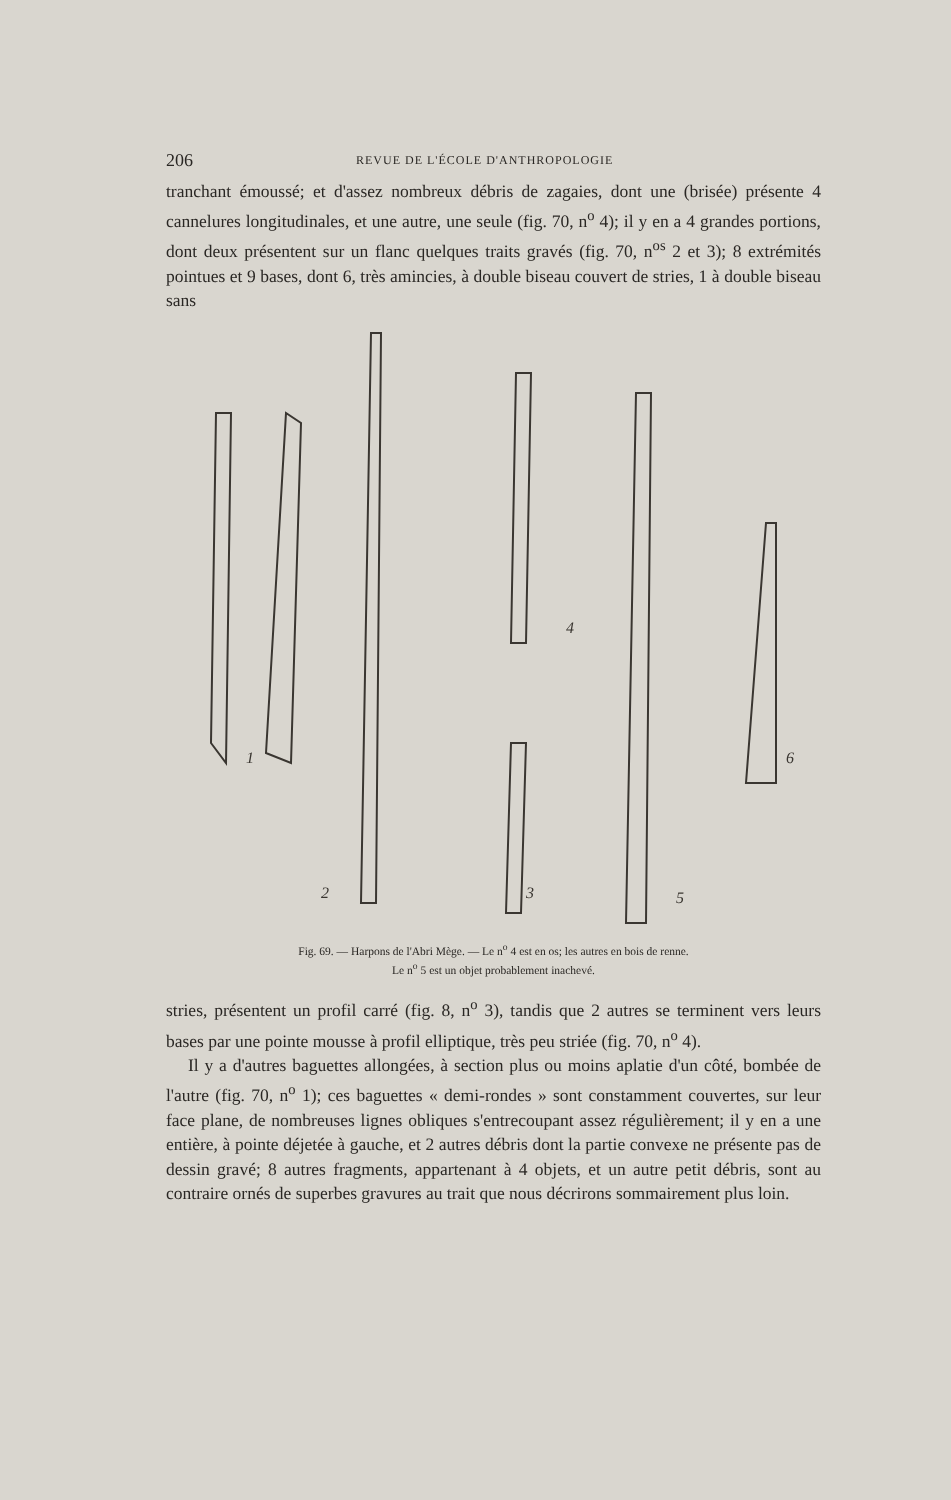206 REVUE DE L'ÉCOLE D'ANTHROPOLOGIE
tranchant émoussé; et d'assez nombreux débris de zagaies, dont une (brisée) présente 4 cannelures longitudinales, et une autre, une seule (fig. 70, n<sup>o</sup> 4); il y en a 4 grandes portions, dont deux présentent sur un flanc quelques traits gravés (fig. 70, n<sup>os</sup> 2 et 3); 8 extrémités pointues et 9 bases, dont 6, très amincies, à double biseau couvert de stries, 1 à double biseau sans
1
2
3
4
5
6
Fig. 69. — Harpons de l'Abri Mège. — Le n<sup>o</sup> 4 est en os; les autres en bois de renne.
Le n<sup>o</sup> 5 est un objet probablement inachevé.
stries, présentent un profil carré (fig. 8, n<sup>o</sup> 3), tandis que 2 autres se terminent vers leurs bases par une pointe mousse à profil elliptique, très peu striée (fig. 70, n<sup>o</sup> 4).
Il y a d'autres baguettes allongées, à section plus ou moins aplatie d'un côté, bombée de l'autre (fig. 70, n<sup>o</sup> 1); ces baguettes « demi-rondes » sont constamment couvertes, sur leur face plane, de nombreuses lignes obliques s'entrecoupant assez régulièrement; il y en a une entière, à pointe déjetée à gauche, et 2 autres débris dont la partie convexe ne présente pas de dessin gravé; 8 autres fragments, appartenant à 4 objets, et un autre petit débris, sont au contraire ornés de superbes gravures au trait que nous décrirons sommairement plus loin.